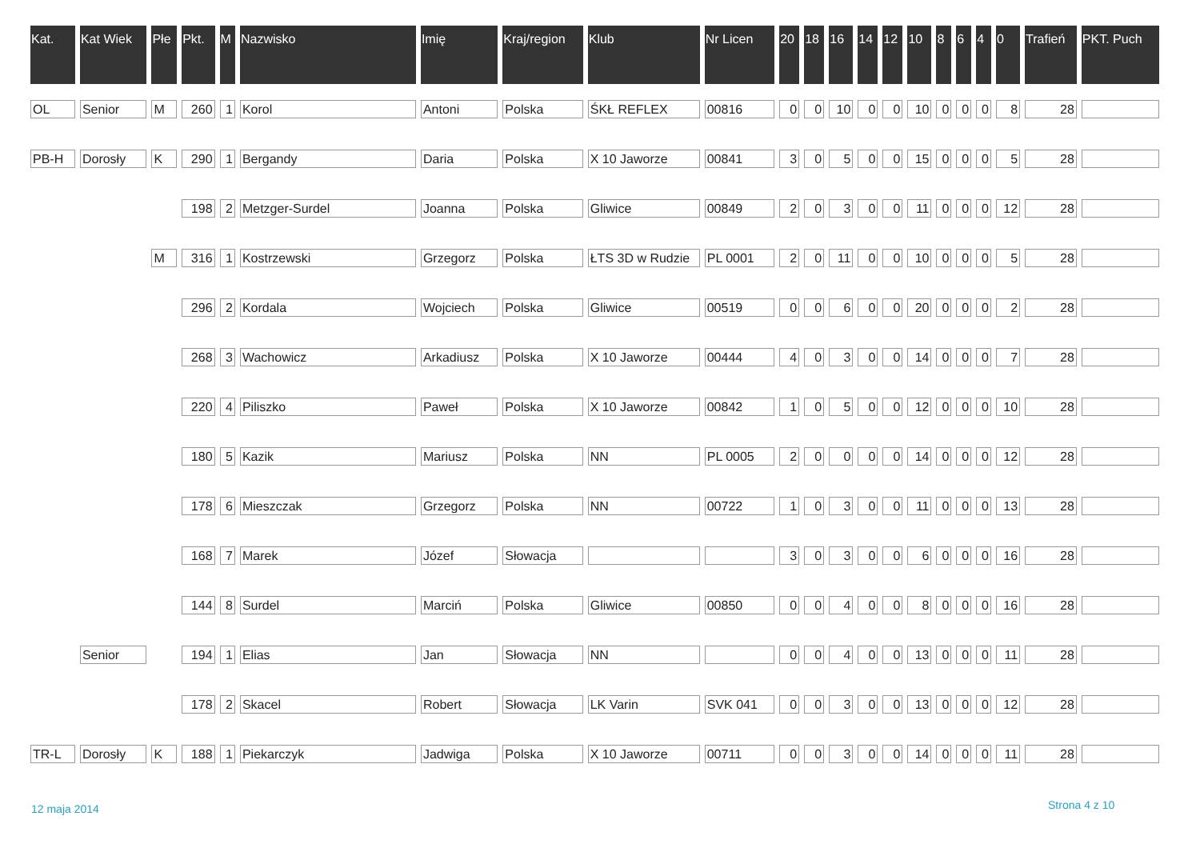| Kat. | Kat Wiek | Płe | Pkt. | M | Nazwisko | Imię | Kraj/region | Klub | Nr Licen | 20 | 18 | 16 | 14 | 12 | 10 | 8 | 6 | 4 | 0 | Trafień | PKT. Puch |
| --- | --- | --- | --- | --- | --- | --- | --- | --- | --- | --- | --- | --- | --- | --- | --- | --- | --- | --- | --- | --- | --- |
| OL | Senior | M | 260 | 1 | Korol | Antoni | Polska | ŚKŁ REFLEX | 00816 | 0 | 0 | 10 | 0 | 0 | 10 | 0 | 0 | 0 | 8 | 28 | |
| PB-H | Dorosły | K | 290 | 1 | Bergandy | Daria | Polska | X 10 Jaworze | 00841 | 3 | 0 | 5 | 0 | 0 | 15 | 0 | 0 | 0 | 5 | 28 | |
| | | | 198 | 2 | Metzger-Surdel | Joanna | Polska | Gliwice | 00849 | 2 | 0 | 3 | 0 | 0 | 11 | 0 | 0 | 0 | 12 | 28 | |
| | | M | 316 | 1 | Kostrzewski | Grzegorz | Polska | ŁTS 3D w Rudzie | PL 0001 | 2 | 0 | 11 | 0 | 0 | 10 | 0 | 0 | 0 | 5 | 28 | |
| | | | 296 | 2 | Kordala | Wojciech | Polska | Gliwice | 00519 | 0 | 0 | 6 | 0 | 0 | 20 | 0 | 0 | 0 | 2 | 28 | |
| | | | 268 | 3 | Wachowicz | Arkadiusz | Polska | X 10 Jaworze | 00444 | 4 | 0 | 3 | 0 | 0 | 14 | 0 | 0 | 0 | 7 | 28 | |
| | | | 220 | 4 | Piliszko | Paweł | Polska | X 10 Jaworze | 00842 | 1 | 0 | 5 | 0 | 0 | 12 | 0 | 0 | 0 | 10 | 28 | |
| | | | 180 | 5 | Kazik | Mariusz | Polska | NN | PL 0005 | 2 | 0 | 0 | 0 | 0 | 14 | 0 | 0 | 0 | 12 | 28 | |
| | | | 178 | 6 | Mieszczak | Grzegorz | Polska | NN | 00722 | 1 | 0 | 3 | 0 | 0 | 11 | 0 | 0 | 0 | 13 | 28 | |
| | | | 168 | 7 | Marek | Józef | Słowacja | | | 3 | 0 | 3 | 0 | 0 | 6 | 0 | 0 | 0 | 16 | 28 | |
| | | | 144 | 8 | Surdel | Marciń | Polska | Gliwice | 00850 | 0 | 0 | 4 | 0 | 0 | 8 | 0 | 0 | 0 | 16 | 28 | |
| | Senior | | 194 | 1 | Elias | Jan | Słowacja | NN | | 0 | 0 | 4 | 0 | 0 | 13 | 0 | 0 | 0 | 11 | 28 | |
| | | | 178 | 2 | Skacel | Robert | Słowacja | LK Varin | SVK 041 | 0 | 0 | 3 | 0 | 0 | 13 | 0 | 0 | 0 | 12 | 28 | |
| TR-L | Dorosły | K | 188 | 1 | Piekarczyk | Jadwiga | Polska | X 10 Jaworze | 00711 | 0 | 0 | 3 | 0 | 0 | 14 | 0 | 0 | 0 | 11 | 28 | |
12 maja 2014 Strona 4 z 10